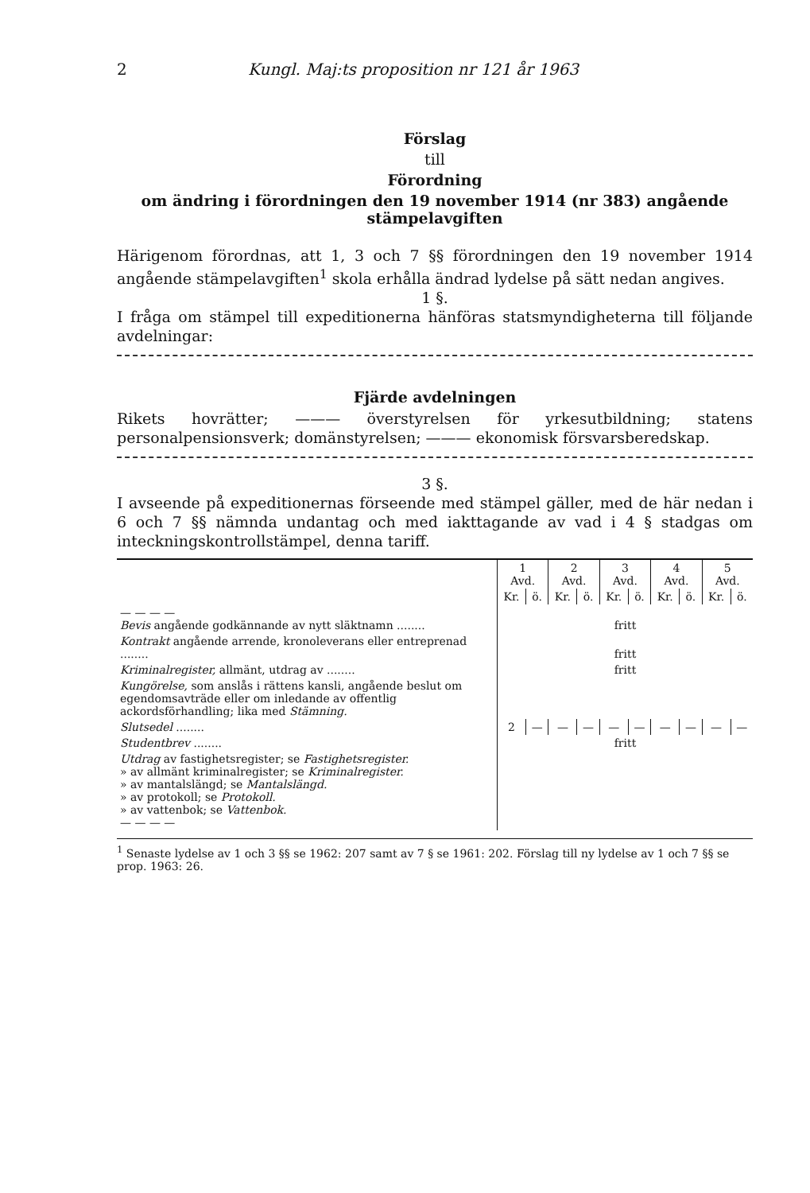2 Kungl. Maj:ts proposition nr 121 år 1963
Förslag
till
Förordning
om ändring i förordningen den 19 november 1914 (nr 383) angående stämpelavgiften
Härigenom förordnas, att 1, 3 och 7 §§ förordningen den 19 november 1914 angående stämpelavgiften<sup>1</sup> skola erhålla ändrad lydelse på sätt nedan angives.
1 §.
I fråga om stämpel till expeditionerna hänföras statsmyndigheterna till följande avdelningar:
Fjärde avdelningen
Rikets hovrätter; ——— överstyrelsen för yrkesutbildning; statens personalpensionsverk; domänstyrelsen; ——— ekonomisk försvarsberedskap.
3 §.
I avseende på expeditionernas förseende med stämpel gäller, med de här nedan i 6 och 7 §§ nämnda undantag och med iakttagande av vad i 4 § stadgas om inteckningskontrollstämpel, denna tariff.
| | 1 Avd. | | 2 Avd. | | 3 Avd. | | 4 Avd. | | 5 Avd. | |
| | Kr. | ö. | Kr. | ö. | Kr. | ö. | Kr. | ö. | Kr. | ö. |
| — — — — Bevis angående godkännande av nytt släktnamn ........ | fritt | | | | | | | | | |
| Kontrakt angående arrende, kronoleverans eller entreprenad ........ | fritt | | | | | | | | | |
| Kriminalregister, allmänt, utdrag av ........ | fritt | | | | | | | | | |
| Kungörelse, som anslås i rättens kansli, angående beslut om egendomsavträde eller om inledande av offentlig ackordsförhandling; lika med Stämning. | | | | | | | | | | |
| Slutsedel ........ | 2 | — | — | — | — | — | — | — | — | — |
| Studentbrev ........ | fritt | | | | | | | | | |
| Utdrag av fastighetsregister; se Fastighetsregister. » av allmänt kriminalregister; se Kriminalregister. » av mantalslängd; se Mantalslängd. » av protokoll; se Protokoll. » av vattenbok; se Vattenbok. — — — — | | | | | | | | | | |
<sup>1</sup> Senaste lydelse av 1 och 3 §§ se 1962: 207 samt av 7 § se 1961: 202. Förslag till ny lydelse av 1 och 7 §§ se prop. 1963: 26.